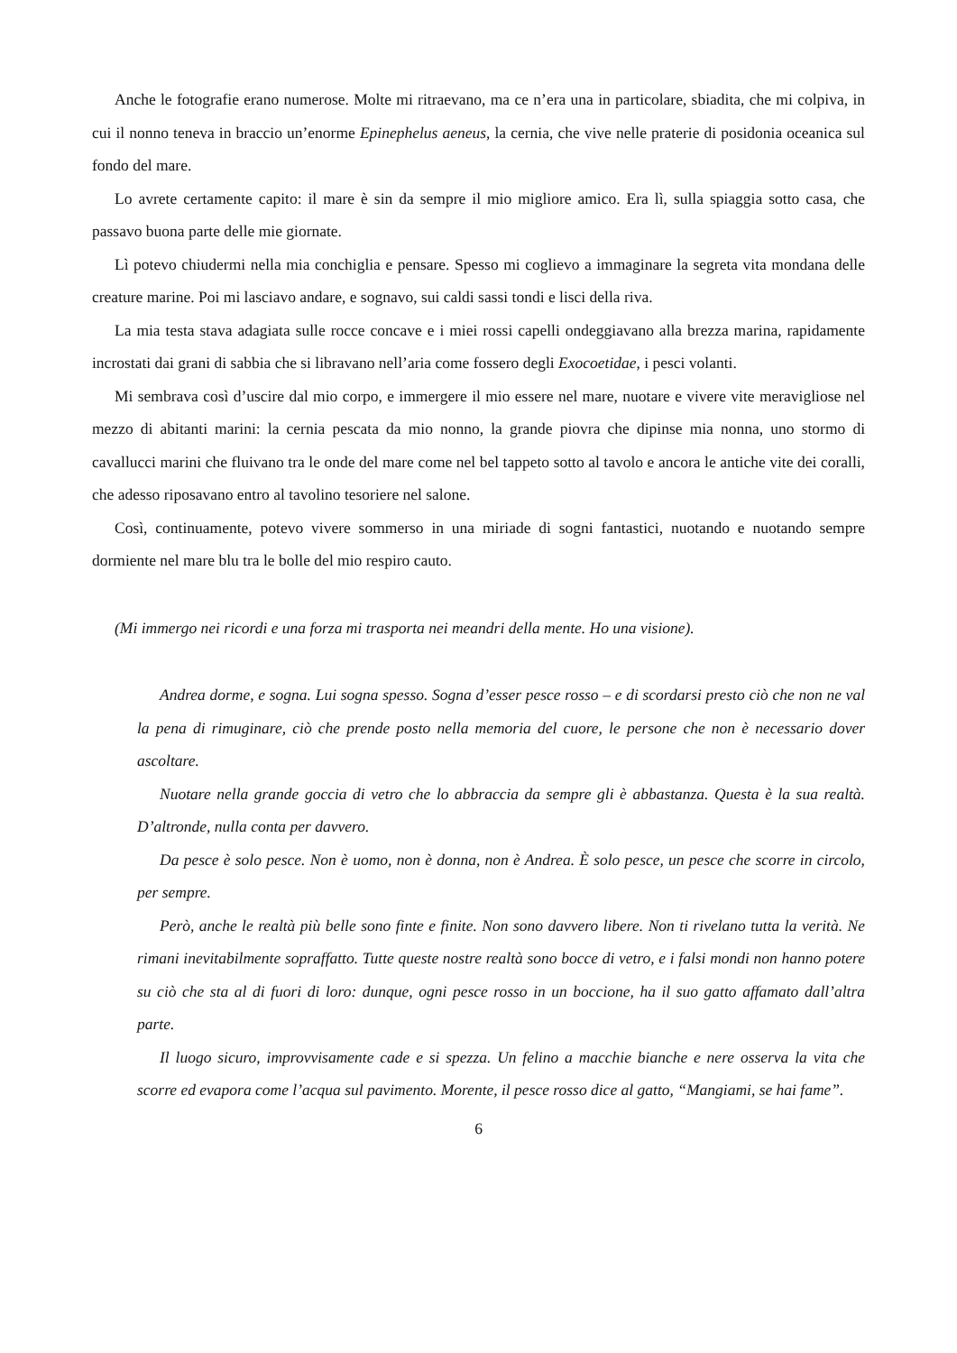Anche le fotografie erano numerose. Molte mi ritraevano, ma ce n’era una in particolare, sbiadita, che mi colpiva, in cui il nonno teneva in braccio un’enorme Epinephelus aeneus, la cernia, che vive nelle praterie di posidonia oceanica sul fondo del mare.
Lo avrete certamente capito: il mare è sin da sempre il mio migliore amico. Era lì, sulla spiaggia sotto casa, che passavo buona parte delle mie giornate.
Lì potevo chiudermi nella mia conchiglia e pensare. Spesso mi coglievo a immaginare la segreta vita mondana delle creature marine. Poi mi lasciavo andare, e sognavo, sui caldi sassi tondi e lisci della riva.
La mia testa stava adagiata sulle rocce concave e i miei rossi capelli ondeggiavano alla brezza marina, rapidamente incrostati dai grani di sabbia che si libravano nell’aria come fossero degli Exocoetidae, i pesci volanti.
Mi sembrava così d’uscire dal mio corpo, e immergere il mio essere nel mare, nuotare e vivere vite meravigliose nel mezzo di abitanti marini: la cernia pescata da mio nonno, la grande piovra che dipinse mia nonna, uno stormo di cavallucci marini che fluivano tra le onde del mare come nel bel tappeto sotto al tavolo e ancora le antiche vite dei coralli, che adesso riposavano entro al tavolino tesoriere nel salone.
Così, continuamente, potevo vivere sommerso in una miriade di sogni fantastici, nuotando e nuotando sempre dormiente nel mare blu tra le bolle del mio respiro cauto.
(Mi immergo nei ricordi e una forza mi trasporta nei meandri della mente. Ho una visione).
Andrea dorme, e sogna. Lui sogna spesso. Sogna d’esser pesce rosso – e di scordarsi presto ciò che non ne val la pena di rimuginare, ciò che prende posto nella memoria del cuore, le persone che non è necessario dover ascoltare.
Nuotare nella grande goccia di vetro che lo abbraccia da sempre gli è abbastanza. Questa è la sua realtà. D’altronde, nulla conta per davvero.
Da pesce è solo pesce. Non è uomo, non è donna, non è Andrea. È solo pesce, un pesce che scorre in circolo, per sempre.
Però, anche le realtà più belle sono finte e finite. Non sono davvero libere. Non ti rivelano tutta la verità. Ne rimani inevitabilmente sopraffatto. Tutte queste nostre realtà sono bocce di vetro, e i falsi mondi non hanno potere su ciò che sta al di fuori di loro: dunque, ogni pesce rosso in un boccione, ha il suo gatto affamato dall’altra parte.
Il luogo sicuro, improvvisamente cade e si spezza. Un felino a macchie bianche e nere osserva la vita che scorre ed evapora come l’acqua sul pavimento. Morente, il pesce rosso dice al gatto, “Mangiami, se hai fame”.
6